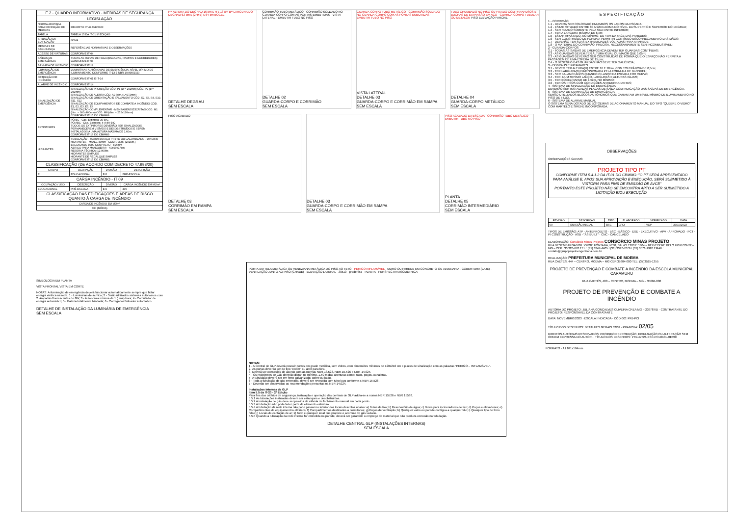| E.2 - QUADRO INFORMATIVO - MEDIDAS DE SEGURANÇA | | | |
| --- | --- | --- | --- |
| LEGISLAÇÃO | | | |
| NORMA ADOTADA PARA DEFINIÇÃO DE MEDIDAS | DECRETO Nº 47.998/2020 | | |
| TABELA | TABELA 15 DA IT-01 9ª EDIÇÃO | | |
| SITUAÇÃO DA EDIFICAÇÃO | NOVA | | |
| MEDIDAS DE SEGURANÇA | REFERÊNCIAS NORMATIVAS E OBSERVAÇÕES | | |
| ACESSO DE VIATURAS | CONFORME IT-04 | | |
| SAÍDAS DE EMERGÊNCIA | TODAS AS ROTAS DE FUGA (ESCADAS, RAMPAS E CORREDORES) CONFORME IT-08 | | |
| BRIGADA DE INCÊNDIO | CONFORME IT-12 | | |
| ILUMINAÇÃO DE EMERGÊNCIA | LUMINÁRIAS AUTÔNOMAS DE EMERGÊNCIA, NÍVEL MÍNIMO DE ILUMINAMENTO CONFORME IT-13 E NBR 10.898/2023 | | |
| DETECÇÃO DE INCÊNDIO | CONFORME IT-01 E IT-14 | | |
| ALARME DE INCÊNDIO | CONFORME IT-14. | | |
| SINALIZAÇÃO DE EMERGÊNCIA | SINALIZAÇÃO DE PROIBIÇÃO CÓD. P1 (ø = 202mm) CÓD. P2 (ø = 202mm) SINALIZAÇÃO DE ALERTA CÓD. A2 (dim.: L=272mm) SINALIZAÇÃO DE ORIENTAÇÃO E SALVAMENTO CÓD. S2, S3, S4, S10, S11, S12 SINALIZAÇÃO DE EQUIPAMENTOS DE COMBATE A INCÊNDIO CÓD. E1, E2, E3, E5, E8 SINALIZAÇÃO COMPLEMENTAR - MENSAGENS ESCRITAS CÓD. M1 (dim. = 300x400mm) CÓD. M8 (dim. = 252x126mm) CONFORME IT-15 DO CBMMG | | |
| EXTINTORES | PÓ BC - Cap. Extintora: 20-B:C PÓ ABC - Cap. Extintora: 4-A:40-B:C TODOS OS EXTINTORES DEVERÃO SER SINALIZADOS, PERMANECEREM VISÍVEIS E DESOBSTRUÍDOS E SEREM INSTALADOS A UMA ALTURA MÁXIMA DE 1,60m. CONFORME IT-16 DO CBMMG | | |
| HIDRANTES | TUBULAÇÃO - ø63mm EM AÇO PRETO OU GALVANIZADO - DIN 2440 HIDRANTES - MANG. 40mm - COMP.: 30m. (2x15m.) ESGUICHOS JATO COMPACTO - ø16mm ABRIGO PARA MANGUEIRA: - 60x90x17cm RESERVA TÉCNICA: 12.000lts HIDRANTES SIMPLES HIDRANTE DE RECALQUE SIMPLES CONFORME IT-17 DO CBMMG. | | |
| CLASSIFICAÇÃO (DE ACORDO COM DECRETO 47.998/20) | | | |
| GRUPO | OCUPAÇÃO | DIVISÃO | DESCRIÇÃO |
| E | EDUCACIONAL | E-5 | PRÉ-ESCOLA |
| CARGA INCÊNDIO - IT 09 | | | |
| OCUPAÇÃO / USO | DESCRIÇÃO | DIVISÃO | CARGA INCÊNDIO EM MJ/m² |
| EDUCACIONAL | PRÉ-ESCOLA | E-5 | 400 |
| CLASSIFICAÇÃO DAS EDIFICAÇÕES E ÁREAS DE RISCO QUANTO À CARGA DE INCÊNDIO | | | |
| CARGA DE INCÊNDIO EM MJ/m² | | | |
| 400 (MÉDIA) | | | |
SIMBOLOGIA EM PLANTA
VISTA FRONTAL VISTA EM CORTE
NOTAS: A iluminação de emergência deverá funcionar automaticamente sempre que faltar energia elétrica na rede. 1 - Luminárias de acrílico; 2 - Serão utilizados sistemas autônomos com 2 lâmpadas fluorescentes de 8W; 3 - Autonomia mínima de 1 (uma) hora; 4 - Comutador de energia automático; 5 - Bateria totalmente blindada; 6 - Carregador flutuador automático.
DETALHE DE INSTALAÇÃO DA LUMINÁRIA DE EMERGÊNCIA
SEM ESCALA
H= ALTURA DO DEGRAU 16 cm ≤ H ≤ 18 cm B= LARGURA DO DEGRAU 63 cm ≤ (2H+B) ≤ 64 cm BOCEL
DETALHE DEGRAU
SEM ESCALA
CORRIMÃO TUBO METÁLICO · CORRIMÃO SOLDADO NO GUARDA-CORPO COM AS PONTAS EMBUTIDAS · VISTA LATERAL · EMBUTIR TUBO NO PISO
DETALHE 02
GUARDA-CORPO E CORRIMÃO
SEM ESCALA
GUARDA-CORPO TUBO METÁLICO · CORRIMÃO SOLDADO NO GUARDA-CORPO COM AS PONTAS EMBUTIDAS · EMBUTIR TUBO NO PISO
VISTA LATERAL
DETALHE 03
GUARDA-CORPO E CORRIMÃO EM RAMPA
SEM ESCALA
TUBO CHUMBADO NO PISO OU FIXADO COM PARAFUSOS E BUCHAS DE EXPANSÃO EM AÇO · GUARDA-CORPO TUBULAR OU METALON PISO ELEVAÇÃO PARCIAL
DETALHE 04
GUARDA-CORPO METÁLICO
SEM ESCALA
PISO ACABADO
DETALHE 03
CORRIMÃO EM RAMPA
SEM ESCALA
DETALHE 03
GUARDA-CORPO E CORRIMÃO EM RAMPA
SEM ESCALA
PISO ACABADO DA ESCADA · CORRIMÃO TUBO METÁLICO · EMBUTIR TUBO NO PISO
PLANTA
DETALHE 05
CORRIMÃO INTERMEDIÁRIO
SEM ESCALA
PORTA EM TELA METÁLICA OU VENEZIANA METÁLICA DO PISO AO TETO · PERIGO INFLAMÁVEL · MURO OU PAREDE EM CONCRETO OU ALVENARIA · COBERTURA (LAJE) · VENTILAÇÃO JUNTO AO PISO (GRADE) · ELEVAÇÃO LATERAL · 30x10 · grade fixa · PLANTA · PERSPECTIVA ISOMÉTRICA
NOTAS:
1 - A Central de GLP deverá possuir portas em grade metálica, sem vidros, com dimensões mínimas de 120x210 cm e placas de sinalização com as palavras “PERIGO – INFLAMÁVEL”.
2- As portas deverão ser do tipo "correr" ou abrir para fora.
3- Deverá ser construída de acordo com as normas NBR-13.523, NBR-15.526 e NBR-14.024.
4 - Os recipientes de Gás deverão distar, no mínimo, 1,50 m das aberturas como: ralos, poços, canaletas.
5- A tubulação deverá ser em ferro galvanizado, cobre ou latão.
6 - Toda a tubulação de gás enterrada, deverá ser revestida com tubo luva conforme a NBR-15.526.
7 - Deverão ser observadas as recomendações prescritas na NBR-14.024.
Instalações internas de GLP
Item 5.5 da IT-23 - 2ª Edição
Para fins dos critérios de segurança, instalação e operação das centrais de GLP adota-se a norma NBR 15526 e NBR 15538.
5.5.1 As tubulações instaladas devem ser estanques e desobstruídas.
5.5.2 A instalação de gás deve ser provida de válvula de fechamento manual em cada ponto.
5.5.3 A tubulação não pode fazer parte de elemento estrutural.
5.5.4 A tubulação da rede interna não pode passar no interior dos locais descritos abaixo: a) Dutos de lixo; b) Reservatório de água; c) Dutos para incineradores de lixo; d) Poços e elevadores; e) Compartimentos de equipamentos elétricos; f) Compartimentos destinados a dormitórios; g) Poços de ventilação; h) Qualquer vazio ou parede contígua a qualquer vão; i) Qualquer tipo de forro falso; j) Locais de captação de ar; k) Todo e qualquer local que propicie o acúmulo de gás vazado.
5.5.5 Quando a tubulação da rede interna for embutida na parede, deverá ser garantido o emprego de material que não produza corrosão na tubulação.
DETALHE CENTRAL GLP (INSTALAÇÕES INTERNAS)
SEM ESCALA
E S P E C I F I C A Ç Ã O
1 - CORRIMÃO
1.1 - DEVERÁ SER COLOCADO EM AMBOS OS LADOS DA ESCADA;
1.2 - ESTAR SITUADO ENTRE 80 A 92cm ACIMA DO NÍVEL DA SUPERFÍCIE SUPERIOR DO DEGRAU;
1.3 - SER FIXADO SOMENTE PELA SUA PARTE INFERIOR;
1.4 - TER A LARGURA MÁXIMA DE 6 cm;
1.5 - ESTAR AFASTADO, NO MÍNIMO, DE 4 cm DA FACE DAS PAREDES;
1.6 - SER CONSTRUÍDO DE FORMA A PERMITIR CONTÍNUO ESCORREGAMENTO DAS MÃOS;
1.7 - DEVERÃO TER SUAS EXTREMIDADES VOLTADAS PARA A PAREDE;
1.8 - O MATERIAL DO CORRIMÃO, PRECISA, NECESSARIAMENTE SER INCOMBUSTÍVEL;
2 - GUARDA-CORPOS
2.1 - TODAS AS SAÍDAS DE EMERGÊNCIA DEVEM TER GUARDAS CONTÍNUAS;
2.2 - AS GUARDAS DEVEM TER ALTURA IGUAL OU MAIOR QUE 1,05m;
2.3 - AS GUARDAS DEVERÃO SER CONSTRUÍDAS DE FORMA QUE O ESPAÇO NÃO PERMITA A PASSAGEM DE UMA ESFERA DE 15 cm;
2.4 - O DESENHO DAS GUARDAS NÃO DEVE TER SALIÊNCIA;
3 - DEGRAUS E PATAMARES
3.1 - DEVEM TER ALTURA(H) ENTRE 16 E 18cm, COM TOLERÂNCIA DE 0,5cm;
3.2 - TER LARGURA(B) DIMENSIONADA PELA FÓRMULA DE BLONDEL;
3.3 - SER BALANCEADOS QUANDO O LANÇO DA ESCADA FOR CURVO;
3.4 - TER, NUM MESMO LANÇO, LARGURAS E ALTURAS IGUAIS;
3.5 - TER BOCEL(NARIZ) DE 1,5cm, NO MÍNIMO;
3.6 - TER OS PISOS COM CONDIÇÕES ANTIDERRAPANTES;
4 - SISTEMA DE SINALIZAÇÃO DE EMERGÊNCIA
DEVERÃO SER INSTALADAS PLACAS DE SAÍDA COM INDICAÇÃO DAS SAÍDAS DE EMERGÊNCIA.
5 - SISTEMA DE ILUMINAÇÃO DE EMERGÊNCIA
SERÃO UTILIZADOS BLOCOS AUTÔNOMOS QUE GARANTAM UM NÍVEL MÍNIMO DE ILUMINAMENTO NO PISO DE 5 LUX.
6 - SISTEMA DE ALARME MANUAL
O SISTEMA SERÁ DOTADO DE BOTOEIRAS DE ACIONAMENTO MANUAL DO TIPO "QUEBRE O VIDRO" COM MARTELO E SIRENE INCORPORADA.
OBSERVAÇÕES
OBSERVAÇÕES GERAIS:
PROJETO TIPO PT
CONFORME ITEM 5.4.1.2 DA IT-01 DO CBMMG: "O PT SERÁ APRESENTADO PARA ANÁLISE E, APÓS SUA APROVAÇÃO E EXECUÇÃO, SERÁ SUBMETIDO À VISTORIA PARA FINS DE EMISSÃO DE AVCB"
PORTANTO ESTE PROJETO NÃO SE ENCONTRA APTO A SER SUBMETIDO A LICITAÇÃO E/OU EXECUÇÃO.
| REVISÃO | DESCRIÇÃO | TIPO | ELABORADO | VERIFICADO | DATA |
| --- | --- | --- | --- | --- | --- |
| 00 | EMISSÃO INICIAL | BSC | GRO | VGP | 20/10/2023 |
TIPOS DE EMISSÃO: ATP - ANTEPROJETO · BSC - BÁSICO · EXE - EXECUTIVO · APV - APROVADO · PCT - P/ CONSTRUÇÃO · ASB - "AS BUILT" · CNC - CANCELADO
ELABORAÇÃO: Consórcio Minas Projetos CONSÓRCIO MINAS PROJETO
RUA DESEMBARGADOR JORGE FONTANA, Nº80, SALAS 1303 E 1304 – BELVEDERE BELO HORIZONTE–MG – CEP.: 30.320-670 TEL.: (31) 3347-4405 / (31) 3347-7079 / (31) 3571-1920 EMAIL: contato@grupoprojetoengenharia.com.br
REALIZAÇÃO: PREFEITURA MUNICIPAL DE MOEMA
RUA CAETÉS, 444 – CENTRO, MOEMA – MG CEP:35604-000 TEL: (37)3525-1355
PROJETO DE PREVENÇÃO E COMBATE A INCÊNDIO DA ESCOLA MUNICIPAL CARAMURU
RUA CAETÉS, 480 – CENTRO, MOEMA – MG – 35604-000
PROJETO DE PREVENÇÃO E COMBATE A INCÊNDIO
AUTORIA DO PROJETO: JULIANA GONÇALVES OLIVEIRA CREA MG – 239787/D · CONTRATANTE DO PROJETO: RESPONSÁVEL DA CONTRATANTE
DATA: NOVEMBRO/2023 · ESCALA: INDICADA · CÓDIGO: PRJ-PCI
TÍTULO DOS DESENHOS: DETALHES GERAIS 02/02 · PRANCHA: 02/05
DIREITOS AUTORAIS RESERVADOS; PROIBIDO REPRODUÇÃO, DIVULGAÇÃO OU ALTERAÇÃO SEM ORDEM EXPRESSA DO AUTOR. · TÍTULO DOS DESENHOS: PRJ-47526-BSC-PCI-0101-REV00
FORMATO - A1 841x594mm